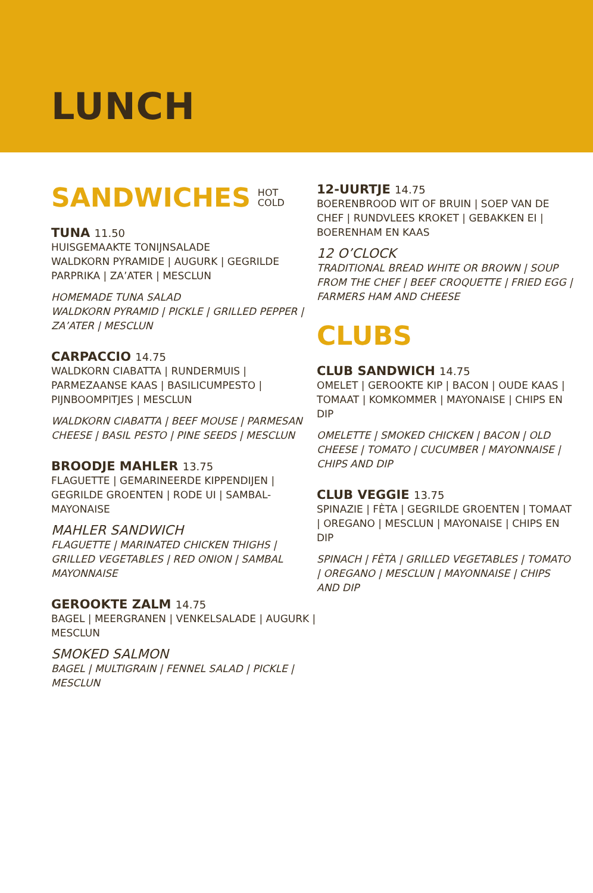LUNCH
SANDWICHES HOT
COLD
TUNA 11.50
HUISGEMAAKTE TONIJNSALADE
WALDKORN PYRAMIDE | AUGURK | GEGRILDE PARPRIKA | ZA’ATER | MESCLUN
HOMEMADE TUNA SALAD
WALDKORN PYRAMID | PICKLE | GRILLED PEPPER | ZA’ATER | MESCLUN
CARPACCIO 14.75
WALDKORN CIABATTA | RUNDERMUIS | PARMEZAANSE KAAS | BASILICUMPESTO | PIJNBOOMPITJES | MESCLUN
WALDKORN CIABATTA | BEEF MOUSE | PARMESAN CHEESE | BASIL PESTO | PINE SEEDS | MESCLUN
BROODJE MAHLER 13.75
FLAGUETTE | GEMARINEERDE KIPPENDIJEN | GEGRILDE GROENTEN | RODE UI | SAMBAL-MAYONAISE
MAHLER SANDWICH
FLAGUETTE | MARINATED CHICKEN THIGHS | GRILLED VEGETABLES | RED ONION | SAMBAL MAYONNAISE
GEROOKTE ZALM 14.75
BAGEL | MEERGRANEN | VENKELSALADE | AUGURK | MESCLUN
SMOKED SALMON
BAGEL | MULTIGRAIN | FENNEL SALAD | PICKLE | MESCLUN
12-UURTJE 14.75
BOERENBROOD WIT OF BRUIN | SOEP VAN DE CHEF | RUNDVLEES KROKET | GEBAKKEN EI | BOERENHAM EN KAAS
12 O’CLOCK
TRADITIONAL BREAD WHITE OR BROWN | SOUP FROM THE CHEF | BEEF CROQUETTE | FRIED EGG | FARMERS HAM AND CHEESE
CLUBS
CLUB SANDWICH 14.75
OMELET | GEROOKTE KIP | BACON | OUDE KAAS | TOMAAT | KOMKOMMER | MAYONAISE | CHIPS EN DIP
OMELETTE | SMOKED CHICKEN | BACON | OLD CHEESE | TOMATO | CUCUMBER | MAYONNAISE | CHIPS AND DIP
CLUB VEGGIE 13.75
SPINAZIE | FÈTA | GEGRILDE GROENTEN | TOMAAT | OREGANO | MESCLUN | MAYONAISE | CHIPS EN DIP
SPINACH | FÈTA | GRILLED VEGETABLES | TOMATO | OREGANO | MESCLUN | MAYONNAISE | CHIPS AND DIP